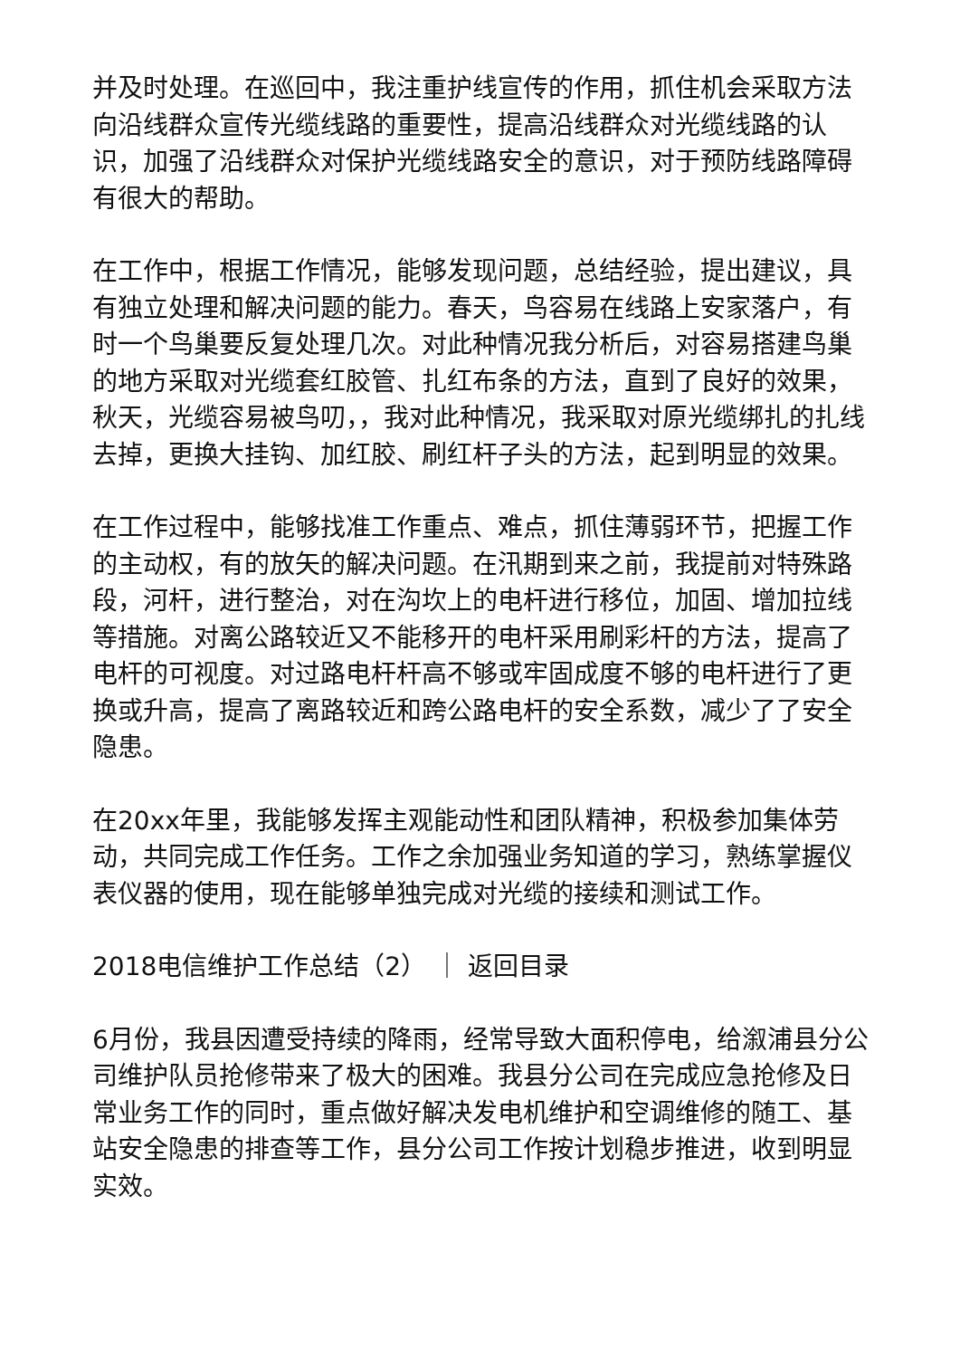并及时处理。在巡回中，我注重护线宣传的作用，抓住机会采取方法向沿线群众宣传光缆线路的重要性，提高沿线群众对光缆线路的认识，加强了沿线群众对保护光缆线路安全的意识，对于预防线路障碍有很大的帮助。
在工作中，根据工作情况，能够发现问题，总结经验，提出建议，具有独立处理和解决问题的能力。春天，鸟容易在线路上安家落户，有时一个鸟巢要反复处理几次。对此种情况我分析后，对容易搭建鸟巢的地方采取对光缆套红胶管、扎红布条的方法，直到了良好的效果，秋天，光缆容易被鸟叨，，我对此种情况，我采取对原光缆绑扎的扎线去掉，更换大挂钩、加红胶、刷红杆子头的方法，起到明显的效果。
在工作过程中，能够找准工作重点、难点，抓住薄弱环节，把握工作的主动权，有的放矢的解决问题。在汛期到来之前，我提前对特殊路段，河杆，进行整治，对在沟坎上的电杆进行移位，加固、增加拉线等措施。对离公路较近又不能移开的电杆采用刷彩杆的方法，提高了电杆的可视度。对过路电杆杆高不够或牢固成度不够的电杆进行了更换或升高，提高了离路较近和跨公路电杆的安全系数，减少了了安全隐患。
在20xx年里，我能够发挥主观能动性和团队精神，积极参加集体劳动，共同完成工作任务。工作之余加强业务知道的学习，熟练掌握仪表仪器的使用，现在能够单独完成对光缆的接续和测试工作。
2018电信维护工作总结（2） ｜ 返回目录
6月份，我县因遭受持续的降雨，经常导致大面积停电，给溆浦县分公司维护队员抢修带来了极大的困难。我县分公司在完成应急抢修及日常业务工作的同时，重点做好解决发电机维护和空调维修的随工、基站安全隐患的排查等工作，县分公司工作按计划稳步推进，收到明显实效。